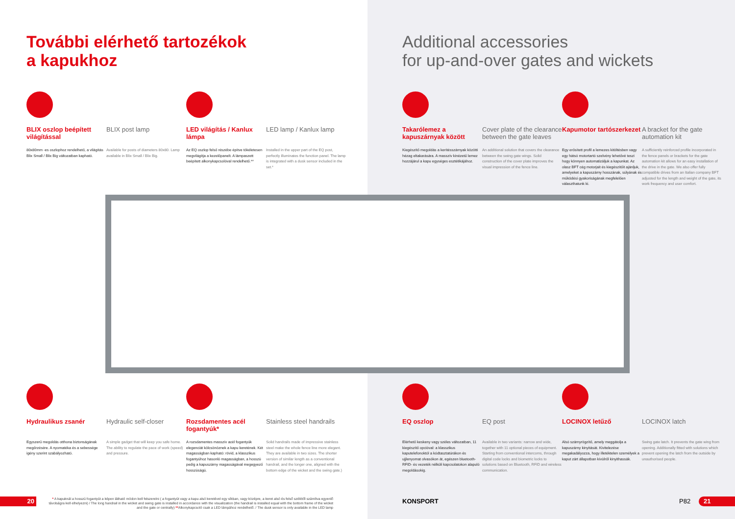További elérhető tartozékok
a kapukhoz
BLIX oszlop beépített világítással
80x80mm -es oszlophoz rendelhető, a világítás Blix Small / Blix Big változatban kapható.
BLIX post lamp
Available for posts of diameters 80x80. Lamp available in Blix Small / Blix Big.
LED világítás / Kanlux lámpa
Az EQ oszlop felső részébe építve tökéletesen megvilágítja a kezelőpanelt. A lámpaszett beépített alkonykapcsolóval rendelhető.**
LED lamp / Kanlux lamp
Installed in the upper part of the EQ post, perfectly illuminates the function panel. The lamp is integrated with a dusk sensor included in the set.*
Hydraulikus zsanér
Egyszerű megoldás otthona biztonságának megőrzésére. A nyomatéka és a sebessége igény szerint szabályozható.
Hydraulic self-closer
A simple gadget that will keep you safe home. The ability to regulate the pace of work (speed) and pressure.
Rozsdamentes acél fogantyúk*
A rozsdamentes masszív acél fogantyúk elegenciát kölcsönöznek a kapu keretének. Két magasságban kapható: rövid, a klasszikus fogantyúhoz hasonló magasságban, a hosszú pedig a kapuszárny magasságával megegyező hosszúságú.
Stainless steel handrails
Solid handrails made of impressive stainless steel make the whole fence line more elegant. They are available in two sizes. The shorter version of similar length as a conventional handrail, and the longer one, aligned with the bottom edge of the wicket and the swing gate.)
20
* A kapuknál a hosszú fogantyút a képen látható módon kell felszerelni ( a fogantyút vagy a kapu alsó keretével egy síkban, vagy középre, a keret alsó és felső szélétől számítva egyenlő távolságra kell elhelyezni) / The long handrail in the wicket and swing gate is installed in accordance with the visualization (the handrail is installed equal with the bottom frame of the wicket and the gate or centrally) **Alkonykapcsoló csak a LED lámpához rendelhető. / The dusk sensor is only available in the LED lamp
Additional accessories
for up-and-over gates and wickets
Takarólemez a kapuszárnyak között
Kiegészítő megoldás a kerítésszárnyak közötti hézag eltakarására. A masszív kinézetű lemez hozzájárul a kapu egységes esztétikájához.
Cover plate of the clearance between the gate leaves
An additional solution that covers the clearance between the swing gate wings. Solid construction of the cover plate improves the visual impression of the fence line.
Kapumotor tartószerkezet
Egy erősített profil a lemezes kitöltésben vagy egy hátsó motortartó szelvény lehetővé teszi hogy könnyen automatizáljuk a kapunkat. Az olasz BFT cég motorjait és kiegészítőit ajánljuk, amelyeket a kapuszárny hosszának, súlyának és működési gyakoriságának megfelelően választhatunk ki.
A bracket for the gate automation kit
A sufficiently reinforced profile incorporated in the fence panels or brackets for the gate automation kit allows for an easy installation of the drive in the gate. We also offer fully compatible drives from an Italian company BFT adjusted for the length and weight of the gate, its work frequency and user comfort.
EQ oszlop
Elérhető keskeny vagy széles változatban, 11 kiegészítő opcióval: a klasszikus kaputelefonoktól a kódtasztatúrákon és ujjlenyomat olvasókon át, egészen bluetooth-RFID- és vezeték nélküli kapcsolatokon alapuló megoldásokig.
EQ post
Available in two variants: narrow and wide, together with 11 optional pieces of equipment. Starting from conventional intercoms, through digital code locks and biometric locks to solutions based on Bluetooth, RFID and wireless communication.
LOCINOX letűző
Alsó szárnyrögzítő, amely meggátolja a kapuszárny kinyitását. Kivitelezése megakadályozza, hogy illetéktelen személyek a kaput zárt állapotban kívülről kinyithassák.
LOCINOX latch
Swing gate latch. It prevents the gate wing from opening. Additionally fitted with solutions which prevent opening the latch from the outside by unauthorised people.
KONSPORT P82 21